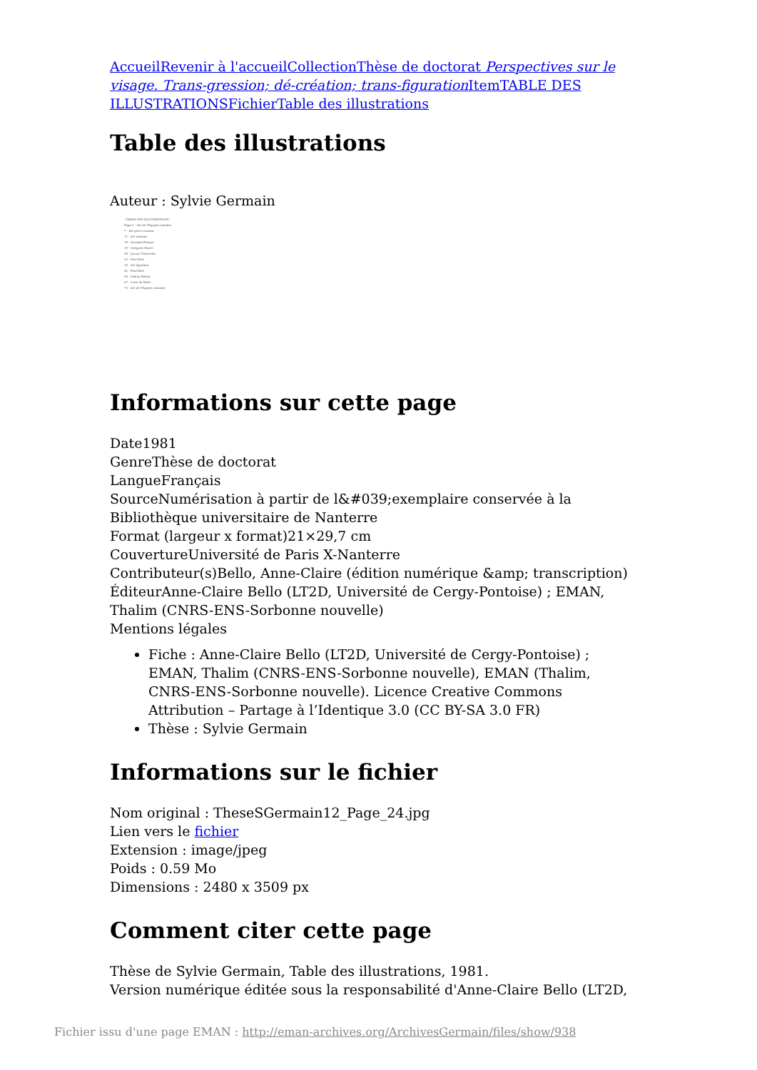Accueil Revenir à l'accueil Collection Thèse de doctorat Perspectives sur le visage. Trans-gression; dé-création; trans-figuration Item TABLE DES ILLUSTRATIONS Fichier Table des illustrations
Table des illustrations
Auteur : Sylvie Germain
- TABLE DES ILLUSTRATIONS -
Page 2 - Art de l'Egypte romaine
7 - Art gréco-romain
11 - Art aztèque
19 - Georges Braque
25 - Grégoire Huret
29 - Jacopo Tintoretto
32 - Paul Klee
35 - Art égyptien
42 - Paul Klee
56 - Odilon Redon
67 - Livre de Kells
73 - Art de l'Egypte romaine
Informations sur cette page
Date1981
GenreThèse de doctorat
LangueFrançais
SourceNumérisation à partir de l&#039;exemplaire conservée à la Bibliothèque universitaire de Nanterre
Format (largeur x format)21×29,7 cm
CouvertureUniversité de Paris X-Nanterre
Contributeur(s)Bello, Anne-Claire (édition numérique &amp; transcription)
ÉditeurAnne-Claire Bello (LT2D, Université de Cergy-Pontoise) ; EMAN, Thalim (CNRS-ENS-Sorbonne nouvelle)
Mentions légales
Fiche : Anne-Claire Bello (LT2D, Université de Cergy-Pontoise) ; EMAN, Thalim (CNRS-ENS-Sorbonne nouvelle), EMAN (Thalim, CNRS-ENS-Sorbonne nouvelle). Licence Creative Commons Attribution – Partage à l’Identique 3.0 (CC BY-SA 3.0 FR)
Thèse : Sylvie Germain
Informations sur le fichier
Nom original : TheseSGermain12_Page_24.jpg
Lien vers le fichier
Extension : image/jpeg
Poids : 0.59 Mo
Dimensions : 2480 x 3509 px
Comment citer cette page
Thèse de Sylvie Germain, Table des illustrations, 1981.
Version numérique éditée sous la responsabilité d'Anne-Claire Bello (LT2D,
Fichier issu d'une page EMAN : http://eman-archives.org/ArchivesGermain/files/show/938